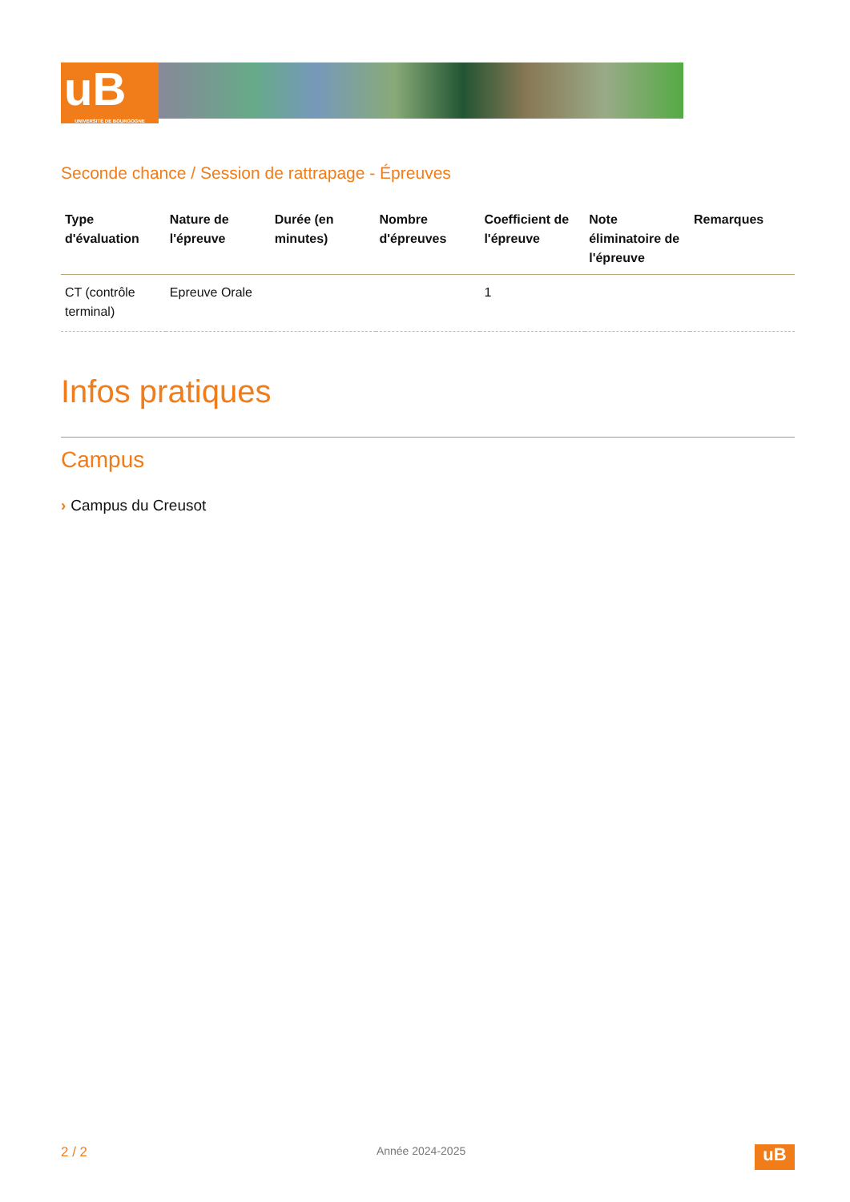uB
UNIVERSITÉ DE BOURGOGNE
Seconde chance / Session de rattrapage - Épreuves
| Type d'évaluation | Nature de l'épreuve | Durée (en minutes) | Nombre d'épreuves | Coefficient de l'épreuve | Note éliminatoire de l'épreuve | Remarques |
| --- | --- | --- | --- | --- | --- | --- |
| CT (contrôle terminal) | Epreuve Orale | | | 1 | | |
Infos pratiques
Campus
› Campus du Creusot
2 / 2
Année 2024-2025
uB